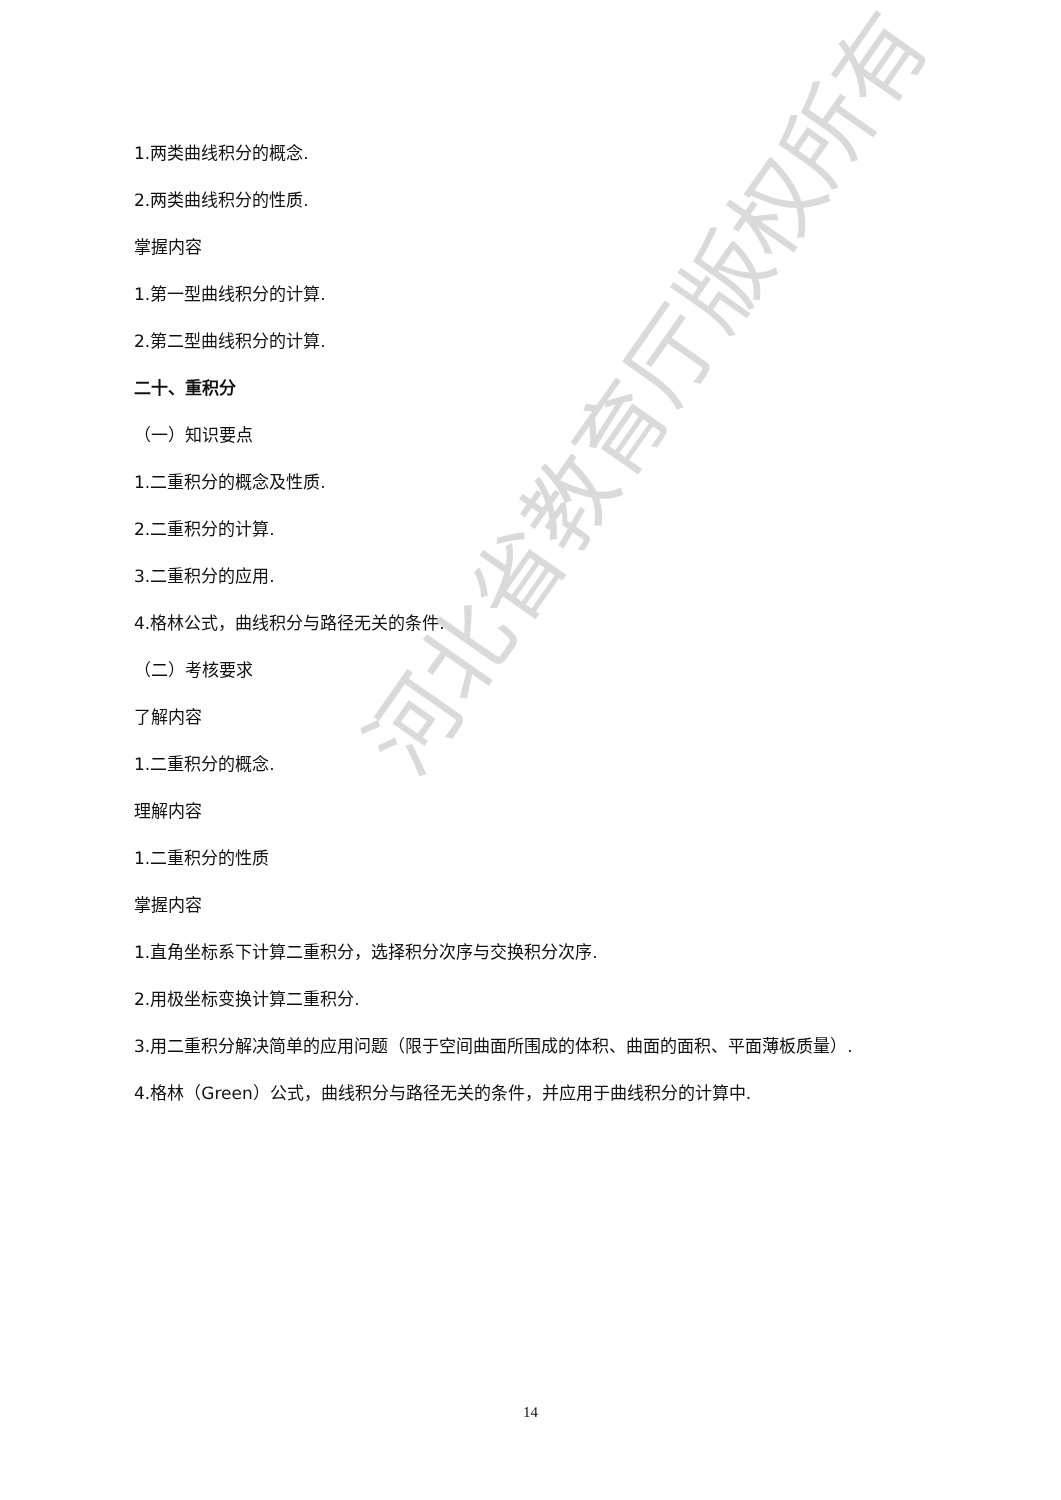1.两类曲线积分的概念.
2.两类曲线积分的性质.
掌握内容
1.第一型曲线积分的计算.
2.第二型曲线积分的计算.
二十、重积分
（一）知识要点
1.二重积分的概念及性质.
2.二重积分的计算.
3.二重积分的应用.
4.格林公式，曲线积分与路径无关的条件.
（二）考核要求
了解内容
1.二重积分的概念.
理解内容
1.二重积分的性质
掌握内容
1.直角坐标系下计算二重积分，选择积分次序与交换积分次序.
2.用极坐标变换计算二重积分.
3.用二重积分解决简单的应用问题（限于空间曲面所围成的体积、曲面的面积、平面薄板质量）.
4.格林（Green）公式，曲线积分与路径无关的条件，并应用于曲线积分的计算中.
河北省教育厅版权所有
14